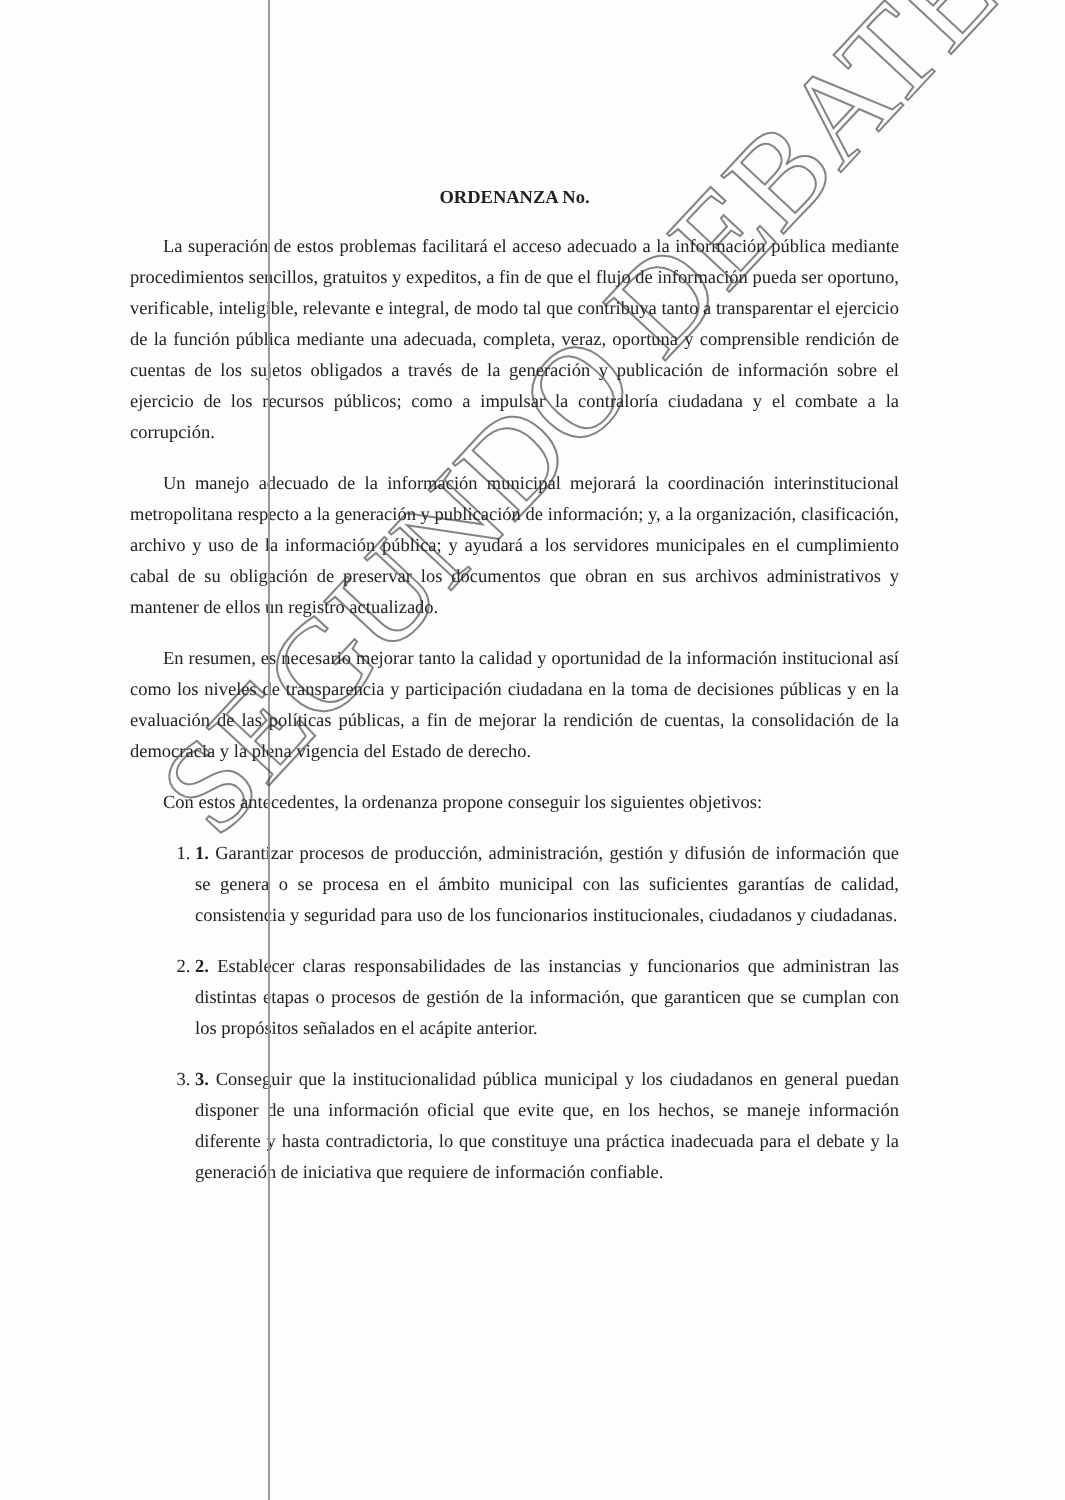ORDENANZA No.
La superación de estos problemas facilitará el acceso adecuado a la información pública mediante procedimientos sencillos, gratuitos y expeditos, a fin de que el flujo de información pueda ser oportuno, verificable, inteligible, relevante e integral, de modo tal que contribuya tanto a transparentar el ejercicio de la función pública mediante una adecuada, completa, veraz, oportuna y comprensible rendición de cuentas de los sujetos obligados a través de la generación y publicación de información sobre el ejercicio de los recursos públicos; como a impulsar la contraloría ciudadana y el combate a la corrupción.
Un manejo adecuado de la información municipal mejorará la coordinación interinstitucional metropolitana respecto a la generación y publicación de información; y, a la organización, clasificación, archivo y uso de la información pública; y ayudará a los servidores municipales en el cumplimiento cabal de su obligación de preservar los documentos que obran en sus archivos administrativos y mantener de ellos un registro actualizado.
En resumen, es necesario mejorar tanto la calidad y oportunidad de la información institucional así como los niveles de transparencia y participación ciudadana en la toma de decisiones públicas y en la evaluación de las políticas públicas, a fin de mejorar la rendición de cuentas, la consolidación de la democracia y la plena vigencia del Estado de derecho.
Con estos antecedentes, la ordenanza propone conseguir los siguientes objetivos:
1. 1. Garantizar procesos de producción, administración, gestión y difusión de información que se genera o se procesa en el ámbito municipal con las suficientes garantías de calidad, consistencia y seguridad para uso de los funcionarios institucionales, ciudadanos y ciudadanas.
2. 2. Establecer claras responsabilidades de las instancias y funcionarios que administran las distintas etapas o procesos de gestión de la información, que garanticen que se cumplan con los propósitos señalados en el acápite anterior.
3. 3. Conseguir que la institucionalidad pública municipal y los ciudadanos en general puedan disponer de una información oficial que evite que, en los hechos, se maneje información diferente y hasta contradictoria, lo que constituye una práctica inadecuada para el debate y la generación de iniciativa que requiere de información confiable.
SEGUNDO DEBATE